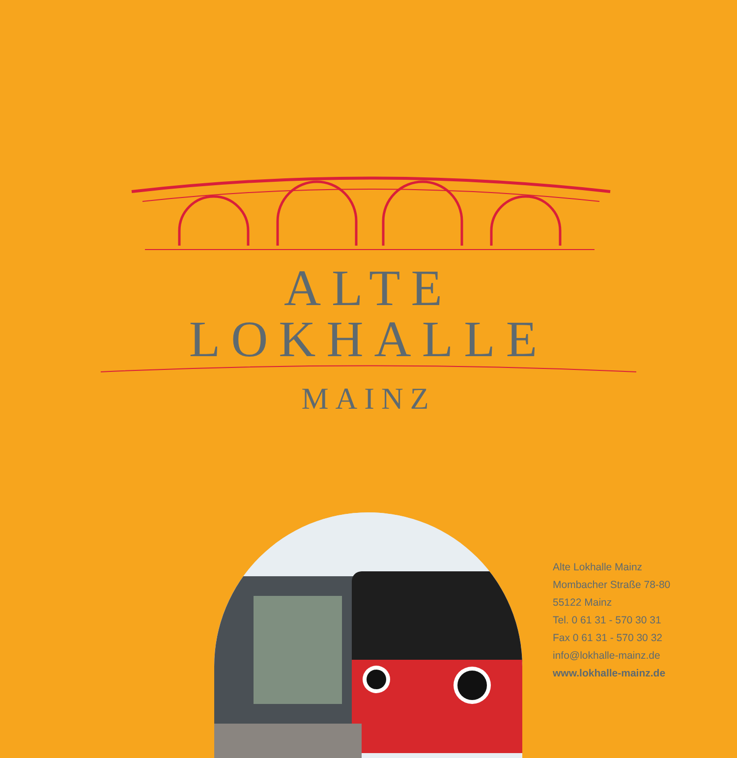ALTE LOKHALLE
MAINZ
Alte Lokhalle Mainz
Mombacher Straße 78-80
55122 Mainz
Tel. 0 61 31 - 570 30 31
Fax 0 61 31 - 570 30 32
info@lokhalle-mainz.de
www.lokhalle-mainz.de